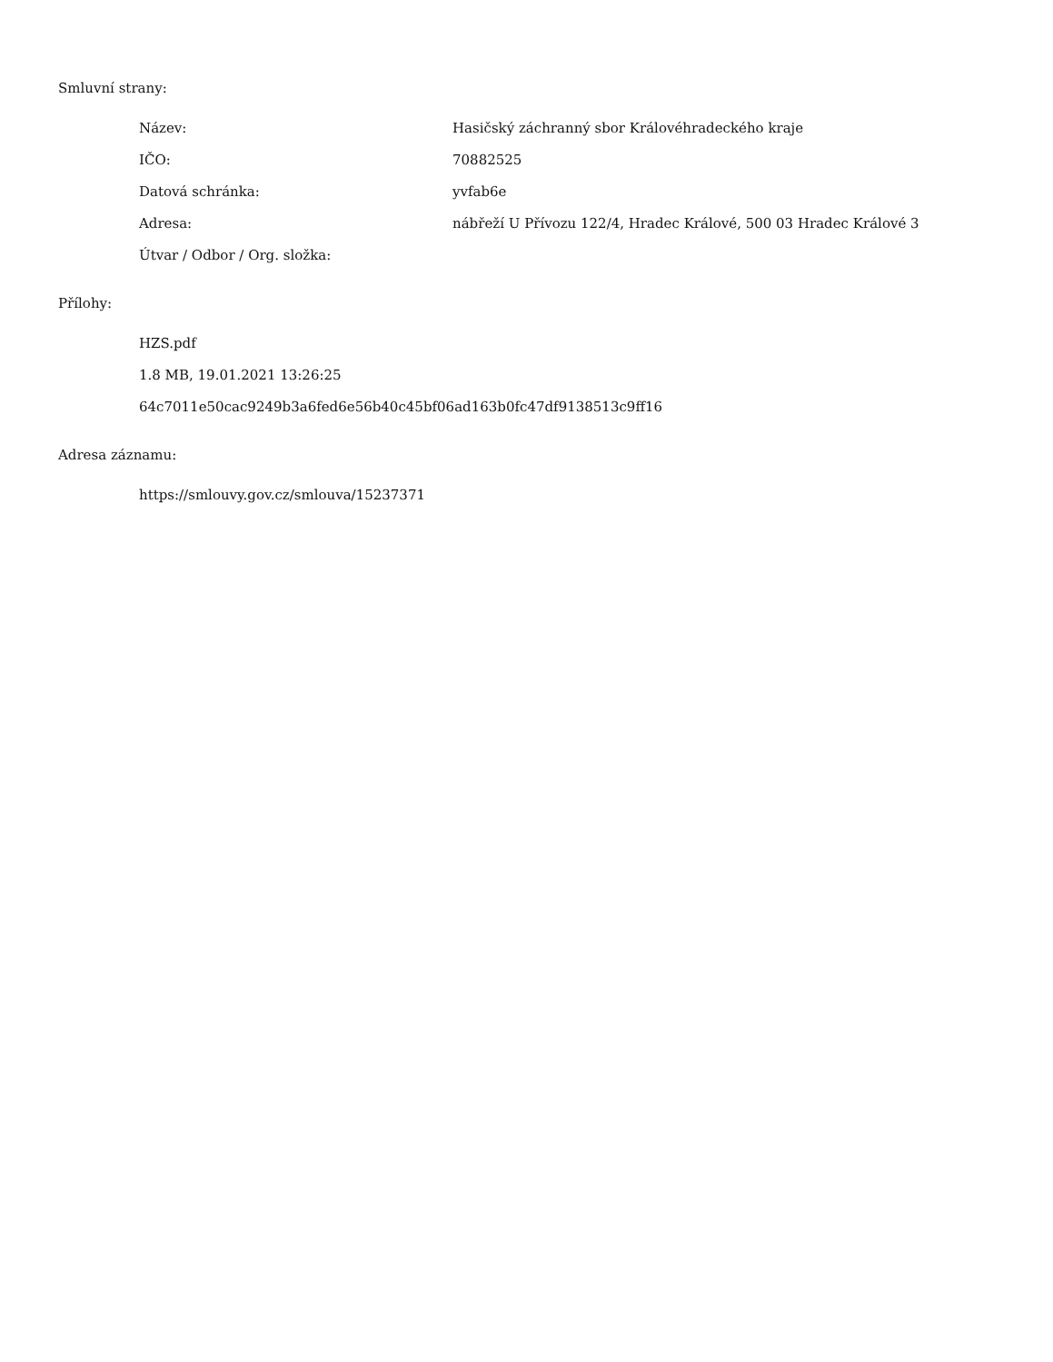Smluvní strany:
| Název: | Hasičský záchranný sbor Královéhradeckého kraje |
| IČO: | 70882525 |
| Datová schránka: | yvfab6e |
| Adresa: | nábřeží U Přívozu 122/4, Hradec Králové, 500 03 Hradec Králové 3 |
| Útvar / Odbor / Org. složka: | |
Přílohy:
HZS.pdf
1.8 MB, 19.01.2021 13:26:25
64c7011e50cac9249b3a6fed6e56b40c45bf06ad163b0fc47df9138513c9ff16
Adresa záznamu:
https://smlouvy.gov.cz/smlouva/15237371